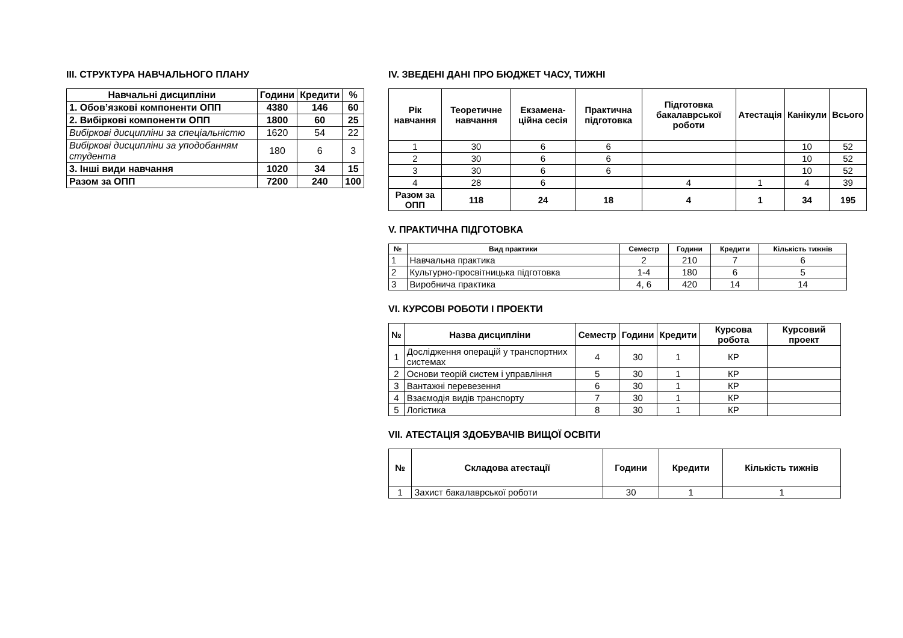III. СТРУКТУРА НАВЧАЛЬНОГО ПЛАНУ
| Навчальні дисципліни | Години | Кредити | % |
| --- | --- | --- | --- |
| 1. Обов’язкові компоненти ОПП | 4380 | 146 | 60 |
| 2. Вибіркові компоненти ОПП | 1800 | 60 | 25 |
| Вибіркові дисципліни за спеціальністю | 1620 | 54 | 22 |
| Вибіркові дисципліни за уподобанням студента | 180 | 6 | 3 |
| 3. Інші види навчання | 1020 | 34 | 15 |
| Разом за ОПП | 7200 | 240 | 100 |
IV. ЗВЕДЕНІ ДАНІ ПРО БЮДЖЕТ ЧАСУ, ТИЖНІ
| Рік навчання | Теоретичне навчання | Екзамена-ційна сесія | Практична підготовка | Підготовка бакалаврської роботи | Атестація | Канікули | Всього |
| --- | --- | --- | --- | --- | --- | --- | --- |
| 1 | 30 | 6 | 6 | | | 10 | 52 |
| 2 | 30 | 6 | 6 | | | 10 | 52 |
| 3 | 30 | 6 | 6 | | | 10 | 52 |
| 4 | 28 | 6 | | 4 | 1 | 4 | 39 |
| Разом за ОПП | 118 | 24 | 18 | 4 | 1 | 34 | 195 |
V. ПРАКТИЧНА ПІДГОТОВКА
| № | Вид практики | Семестр | Години | Кредити | Кількість тижнів |
| --- | --- | --- | --- | --- | --- |
| 1 | Навчальна практика | 2 | 210 | 7 | 6 |
| 2 | Культурно-просвітницька підготовка | 1-4 | 180 | 6 | 5 |
| 3 | Виробнича практика | 4, 6 | 420 | 14 | 14 |
VI. КУРСОВІ РОБОТИ І ПРОЕКТИ
| № | Назва дисципліни | Семестр | Години | Кредити | Курсова робота | Курсовий проект |
| --- | --- | --- | --- | --- | --- | --- |
| 1 | Дослідження операцій у транспортних системах | 4 | 30 | 1 | КР | |
| 2 | Основи теорій систем і управління | 5 | 30 | 1 | КР | |
| 3 | Вантажні перевезення | 6 | 30 | 1 | КР | |
| 4 | Взаємодія видів транспорту | 7 | 30 | 1 | КР | |
| 5 | Логістика | 8 | 30 | 1 | КР | |
VII. АТЕСТАЦІЯ ЗДОБУВАЧІВ ВИЩОЇ ОСВІТИ
| № | Складова атестації | Години | Кредити | Кількість тижнів |
| --- | --- | --- | --- | --- |
| 1 | Захист бакалаврської роботи | 30 | 1 | 1 |